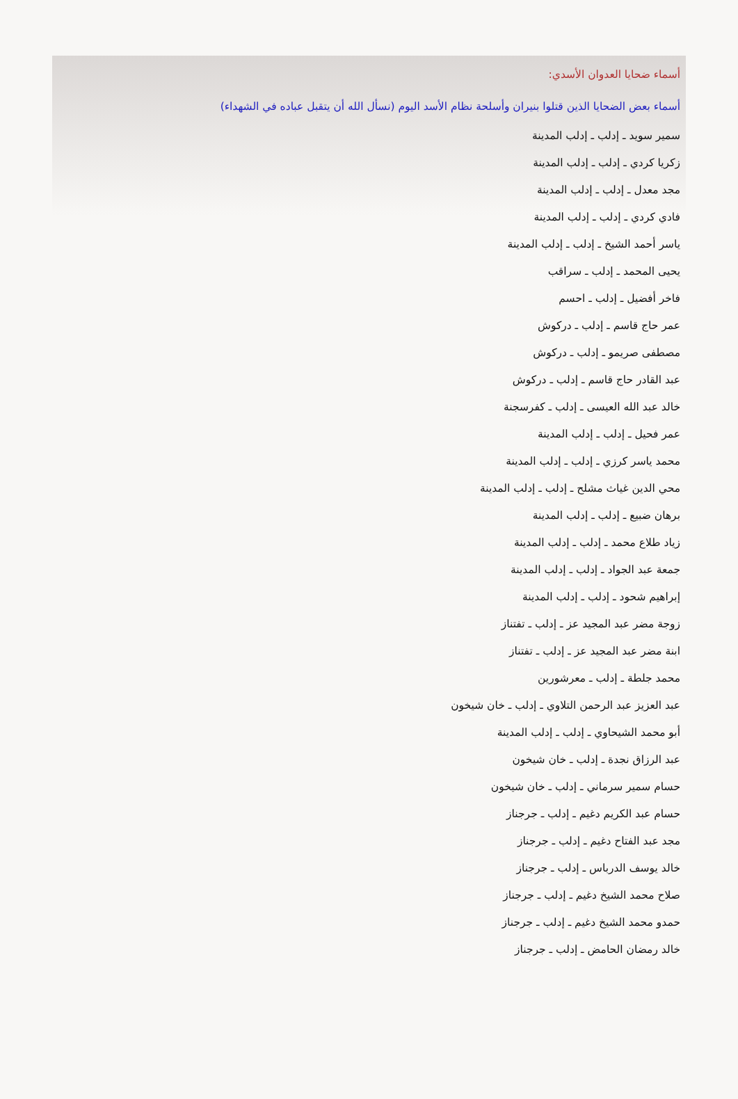أسماء ضحايا العدوان الأسدي:
أسماء بعض الضحايا الذين قتلوا بنيران وأسلحة نظام الأسد اليوم (نسأل الله أن يتقبل عباده في الشهداء)
سمير سويد ـ إدلب ـ إدلب المدينة
زكريا كردي ـ إدلب ـ إدلب المدينة
مجد معدل ـ إدلب ـ إدلب المدينة
فادي كردي ـ إدلب ـ إدلب المدينة
ياسر أحمد الشيخ ـ إدلب ـ إدلب المدينة
يحيى المحمد ـ إدلب ـ سراقب
فاخر أفضيل ـ إدلب ـ احسم
عمر حاج قاسم ـ إدلب ـ دركوش
مصطفى صريمو ـ إدلب ـ دركوش
عبد القادر حاج قاسم ـ إدلب ـ دركوش
خالد عبد الله العيسى ـ إدلب ـ كفرسجنة
عمر فحيل ـ إدلب ـ إدلب المدينة
محمد ياسر كرزي ـ إدلب ـ إدلب المدينة
محي الدين غياث مشلح ـ إدلب ـ إدلب المدينة
برهان ضبيع ـ إدلب ـ إدلب المدينة
زياد طلاع محمد ـ إدلب ـ إدلب المدينة
جمعة عبد الجواد ـ إدلب ـ إدلب المدينة
إبراهيم شحود ـ إدلب ـ إدلب المدينة
زوجة مضر عبد المجيد عز ـ إدلب ـ تفتناز
ابنة مضر عبد المجيد عز ـ إدلب ـ تفتناز
محمد جلطة ـ إدلب ـ معرشورين
عبد العزيز عبد الرحمن التلاوي ـ إدلب ـ خان شيخون
أبو محمد الشيحاوي ـ إدلب ـ إدلب المدينة
عبد الرزاق نجدة ـ إدلب ـ خان شيخون
حسام سمير سرماني ـ إدلب ـ خان شيخون
حسام عبد الكريم دغيم ـ إدلب ـ جرجناز
مجد عبد الفتاح دغيم ـ إدلب ـ جرجناز
خالد يوسف الدرباس ـ إدلب ـ جرجناز
صلاح محمد الشيخ دغيم ـ إدلب ـ جرجناز
حمدو محمد الشيخ دغيم ـ إدلب ـ جرجناز
خالد رمضان الحامض ـ إدلب ـ جرجناز